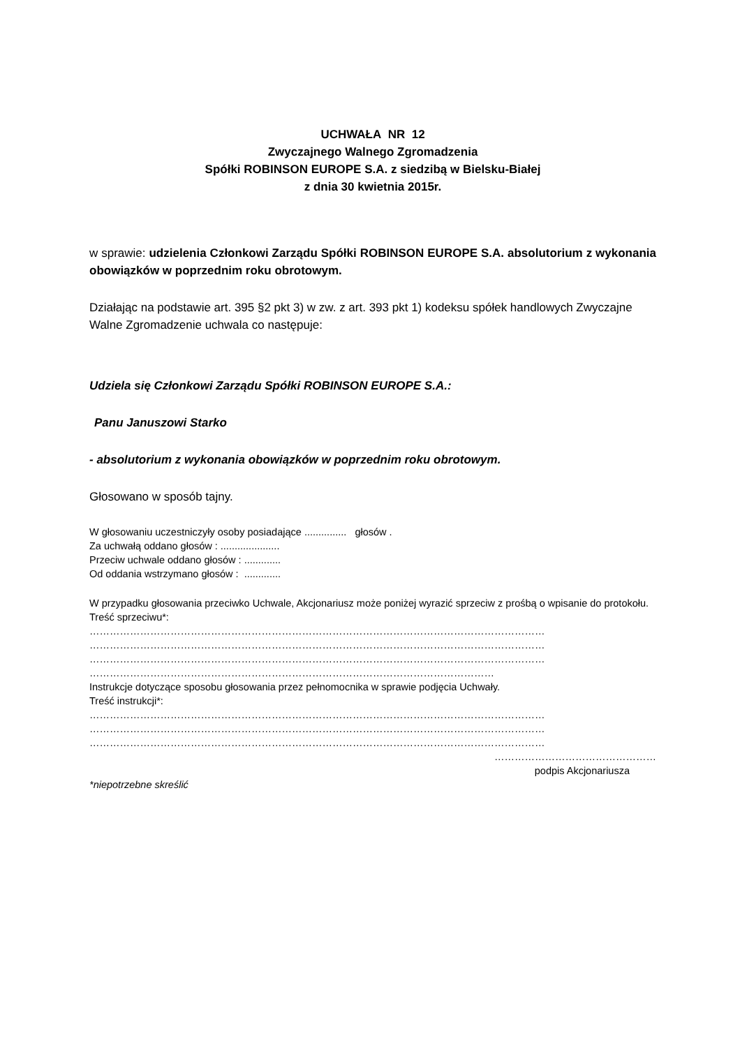UCHWAŁA NR 12
Zwyczajnego Walnego Zgromadzenia
Spółki ROBINSON EUROPE S.A. z siedzibą w Bielsku-Białej
z dnia 30 kwietnia 2015r.
w sprawie: udzielenia Członkowi Zarządu Spółki ROBINSON EUROPE S.A. absolutorium z wykonania obowiązków w poprzednim roku obrotowym.
Działając na podstawie art. 395 §2 pkt 3) w zw. z art. 393 pkt 1) kodeksu spółek handlowych Zwyczajne Walne Zgromadzenie uchwala co następuje:
Udziela się Członkowi Zarządu Spółki ROBINSON EUROPE S.A.:
Panu Januszowi Starko
- absolutorium z wykonania obowiązków w poprzednim roku obrotowym.
Głosowano w sposób tajny.
W głosowaniu uczestniczyły osoby posiadające ............... głosów .
Za uchwałą oddano głosów : .....................
Przeciw uchwale oddano głosów : .............
Od oddania wstrzymano głosów : .............
W przypadku głosowania przeciwko Uchwale, Akcjonariusz może poniżej wyrazić sprzeciw z prośbą o wpisanie do protokołu.
Treść sprzeciwu*:
………………………………………………………………………………………………………………………
………………………………………………………………………………………………………………………
………………………………………………………………………………………………………………………
…………………………………………………………………………………………………………
Instrukcje dotyczące sposobu głosowania przez pełnomocnika w sprawie podjęcia Uchwały.
Treść instrukcji*:
………………………………………………………………………………………………………………………
………………………………………………………………………………………………………………………
………………………………………………………………………………………………………………………
…………………………………………
podpis Akcjonariusza
*niepotrzebne skreślić